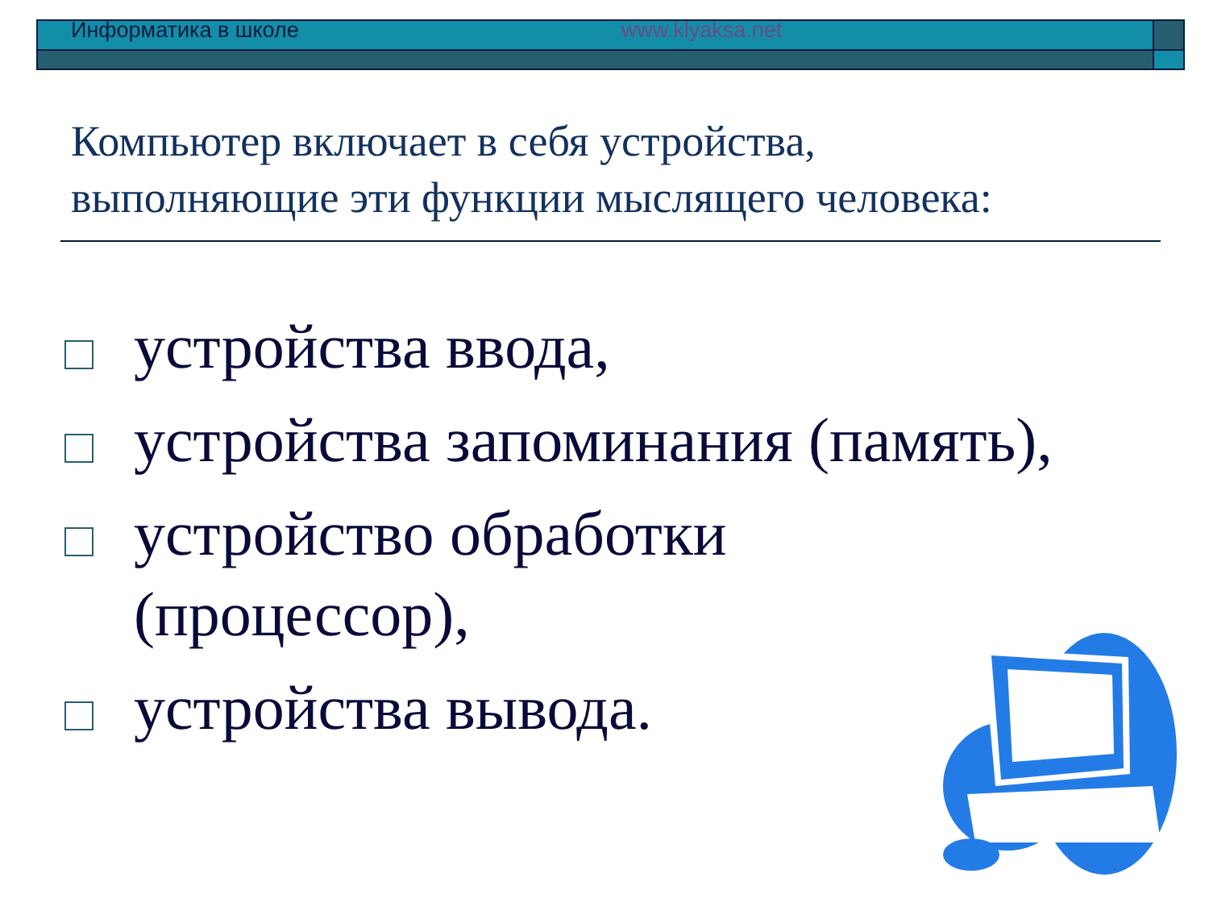Информатика в школе www.klyaksa.net
Компьютер включает в себя устройства,
выполняющие эти функции мыслящего человека:
устройства ввода,
устройства запоминания (память),
устройство обработки
(процессор),
устройства вывода.